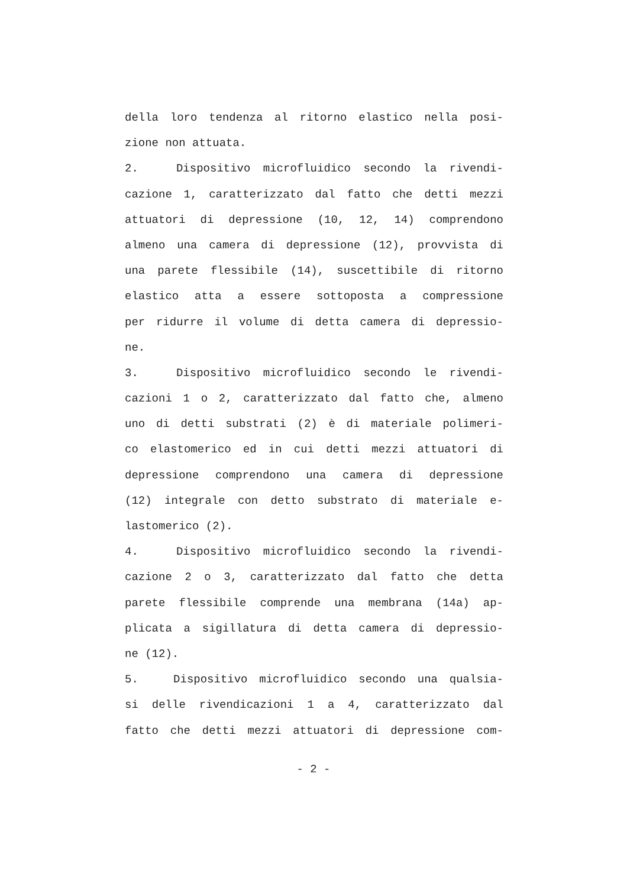della loro tendenza al ritorno elastico nella posi-
zione non attuata.
2. Dispositivo microfluidico secondo la rivendi-
cazione 1, caratterizzato dal fatto che detti mezzi
attuatori di depressione (10, 12, 14) comprendono
almeno una camera di depressione (12), provvista di
una parete flessibile (14), suscettibile di ritorno
elastico atta a essere sottoposta a compressione
per ridurre il volume di detta camera di depressio-
ne.
3. Dispositivo microfluidico secondo le rivendi-
cazioni 1 o 2, caratterizzato dal fatto che, almeno
uno di detti substrati (2) è di materiale polimeri-
co elastomerico ed in cui detti mezzi attuatori di
depressione comprendono una camera di depressione
(12) integrale con detto substrato di materiale e-
lastomerico (2).
4. Dispositivo microfluidico secondo la rivendi-
cazione 2 o 3, caratterizzato dal fatto che detta
parete flessibile comprende una membrana (14a) ap-
plicata a sigillatura di detta camera di depressio-
ne (12).
5. Dispositivo microfluidico secondo una qualsia-
si delle rivendicazioni 1 a 4, caratterizzato dal
fatto che detti mezzi attuatori di depressione com-
- 2 -